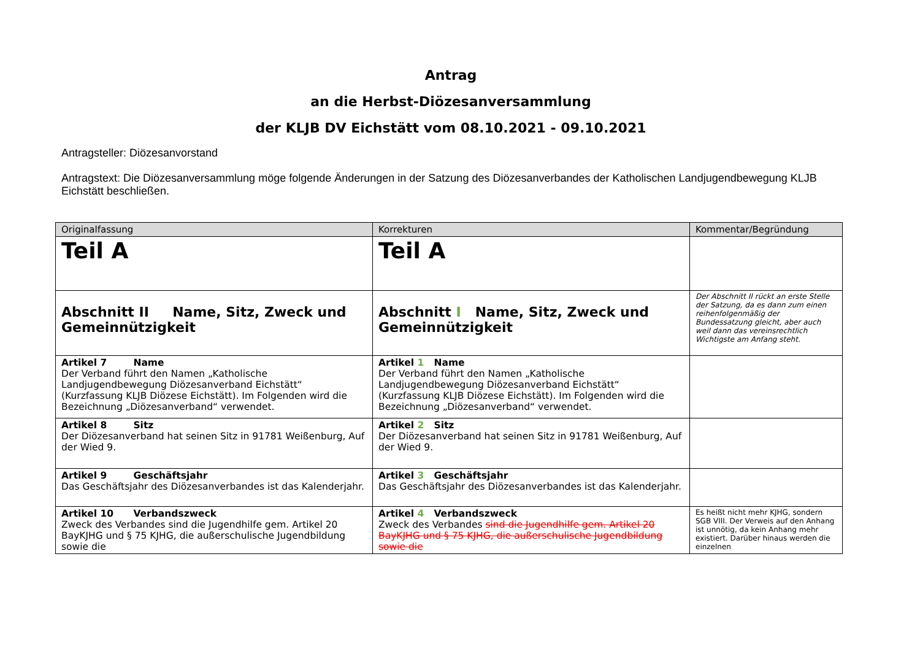Antrag
an die Herbst-Diözesanversammlung
der KLJB DV Eichstätt vom 08.10.2021 - 09.10.2021
Antragsteller: Diözesanvorstand
Antragstext: Die Diözesanversammlung möge folgende Änderungen in der Satzung des Diözesanverbandes der Katholischen Landjugendbewegung KLJB Eichstätt beschließen.
| Originalfassung | Korrekturen | Kommentar/Begründung |
| --- | --- | --- |
| Teil A | Teil A | |
| Abschnitt II Name, Sitz, Zweck und Gemeinnützigkeit | Abschnitt I Name, Sitz, Zweck und Gemeinnützigkeit | Der Abschnitt II rückt an erste Stelle der Satzung, da es dann zum einen reihenfolgenmäßig der Bundessatzung gleicht, aber auch weil dann das vereinsrechtlich Wichtigste am Anfang steht. |
| Artikel 7 Name Der Verband führt den Namen „Katholische Landjugendbewegung Diözesanverband Eichstätt“ (Kurzfassung KLJB Diözese Eichstätt). Im Folgenden wird die Bezeichnung „Diözesanverband“ verwendet. | Artikel 1 Name Der Verband führt den Namen „Katholische Landjugendbewegung Diözesanverband Eichstätt“ (Kurzfassung KLJB Diözese Eichstätt). Im Folgenden wird die Bezeichnung „Diözesanverband“ verwendet. | |
| Artikel 8 Sitz Der Diözesanverband hat seinen Sitz in 91781 Weißenburg, Auf der Wied 9. | Artikel 2 Sitz Der Diözesanverband hat seinen Sitz in 91781 Weißenburg, Auf der Wied 9. | |
| Artikel 9 Geschäftsjahr Das Geschäftsjahr des Diözesanverbandes ist das Kalenderjahr. | Artikel 3 Geschäftsjahr Das Geschäftsjahr des Diözesanverbandes ist das Kalenderjahr. | |
| Artikel 10 Verbandszweck Zweck des Verbandes sind die Jugendhilfe gem. Artikel 20 BayKJHG und § 75 KJHG, die außerschulische Jugendbildung sowie die | Artikel 4 Verbandszweck Zweck des Verbandes sind die Jugendhilfe gem. Artikel 20 BayKJHG und § 75 KJHG, die außerschulische Jugendbildung sowie die | Es heißt nicht mehr KJHG, sondern SGB VIII. Der Verweis auf den Anhang ist unnötig, da kein Anhang mehr existiert. Darüber hinaus werden die einzelnen |